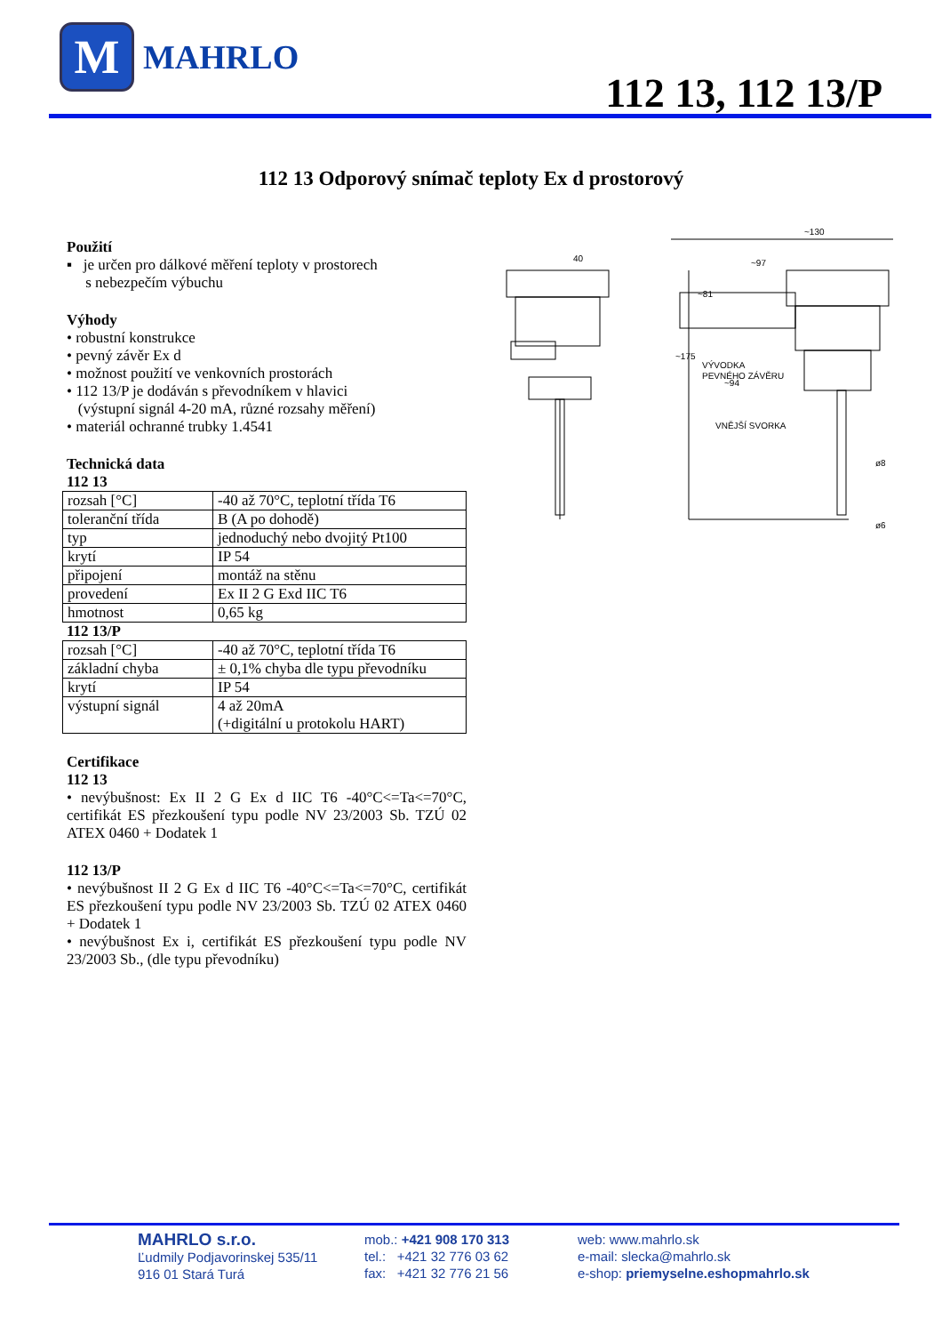M
MAHRLO
112 13, 112 13/P
112 13 Odporový snímač teploty Ex d prostorový
Použití
▪ je určen pro dálkové měření teploty v prostorech
s nebezpečím výbuchu
Výhody
• robustní konstrukce
• pevný závěr Ex d
• možnost použití ve venkovních prostorách
• 112 13/P je dodáván s převodníkem v hlavici
(výstupní signál 4-20 mA, různé rozsahy měření)
• materiál ochranné trubky 1.4541
Technická data
112 13
| rozsah [°C] | -40 až 70°C, teplotní třída T6 |
| toleranční třída | B (A po dohodě) |
| typ | jednoduchý nebo dvojitý Pt100 |
| krytí | IP 54 |
| připojení | montáž na stěnu |
| provedení | Ex II 2 G Exd IIC T6 |
| hmotnost | 0,65 kg |
112 13/P
| rozsah [°C] | -40 až 70°C, teplotní třída T6 |
| základní chyba | ± 0,1% chyba dle typu převodníku |
| krytí | IP 54 |
| výstupní signál | 4 až 20mA (+digitální u protokolu HART) |
Certifikace
112 13
• nevýbušnost: Ex II 2 G Ex d IIC T6 -40°C<=Ta<=70°C, certifikát ES přezkoušení typu podle NV 23/2003 Sb. TZÚ 02 ATEX 0460 + Dodatek 1
112 13/P
• nevýbušnost II 2 G Ex d IIC T6 -40°C<=Ta<=70°C, certifikát ES přezkoušení typu podle NV 23/2003 Sb. TZÚ 02 ATEX 0460 + Dodatek 1
• nevýbušnost Ex i, certifikát ES přezkoušení typu podle NV 23/2003 Sb., (dle typu převodníku)
40
~130
~97
~175
~81
~94
VÝVODKA
PEVNÉHO ZÁVĚRU
VNĚJŠÍ SVORKA
ø8
ø6
MAHRLO s.r.o.
Ľudmily Podjavorinskej 535/11
916 01 Stará Turá
mob.: +421 908 170 313
tel.: +421 32 776 03 62
fax: +421 32 776 21 56
web: www.mahrlo.sk
e-mail: slecka@mahrlo.sk
e-shop: priemyselne.eshopmahrlo.sk